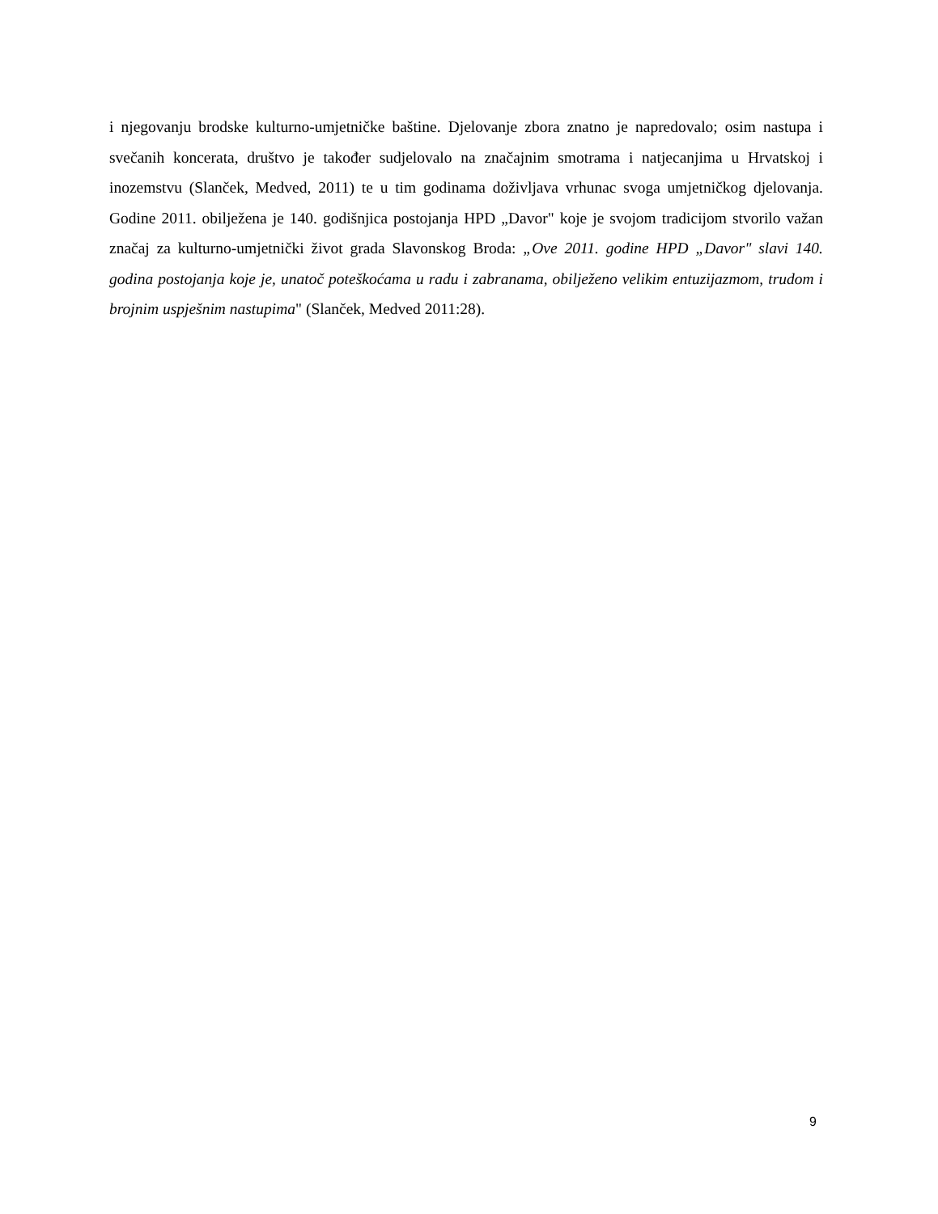i njegovanju brodske kulturno-umjetničke baštine. Djelovanje zbora znatno je napredovalo; osim nastupa i svečanih koncerata, društvo je također sudjelovalo na značajnim smotrama i natjecanjima u Hrvatskoj i inozemstvu (Slanček, Medved, 2011) te u tim godinama doživljava vrhunac svoga umjetničkog djelovanja. Godine 2011. obilježena je 140. godišnjica postojanja HPD „Davor" koje je svojom tradicijom stvorilo važan značaj za kulturno-umjetnički život grada Slavonskog Broda: „Ove 2011. godine HPD „Davor" slavi 140. godina postojanja koje je, unatoč poteškoćama u radu i zabranama, obilježeno velikim entuzijazmom, trudom i brojnim uspješnim nastupima" (Slanček, Medved 2011:28).
9